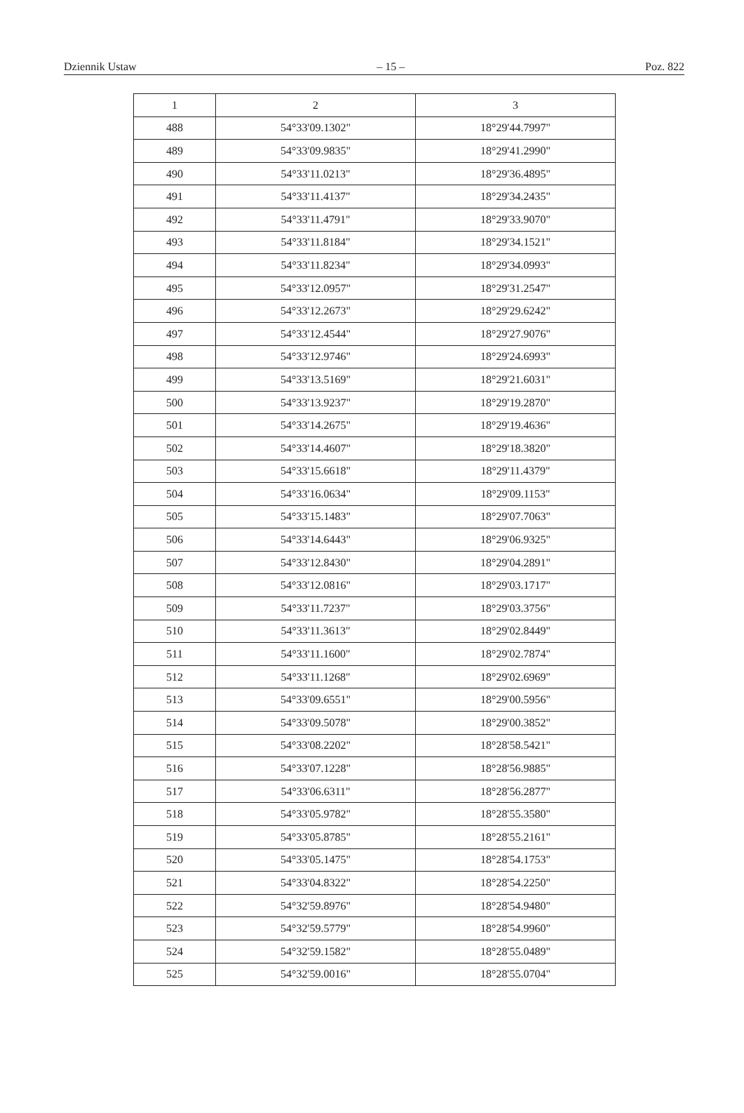Dziennik Ustaw – 15 – Poz. 822
| 1 | 2 | 3 |
| --- | --- | --- |
| 488 | 54°33'09.1302" | 18°29'44.7997" |
| 489 | 54°33'09.9835" | 18°29'41.2990" |
| 490 | 54°33'11.0213" | 18°29'36.4895" |
| 491 | 54°33'11.4137" | 18°29'34.2435" |
| 492 | 54°33'11.4791" | 18°29'33.9070" |
| 493 | 54°33'11.8184" | 18°29'34.1521" |
| 494 | 54°33'11.8234" | 18°29'34.0993" |
| 495 | 54°33'12.0957" | 18°29'31.2547" |
| 496 | 54°33'12.2673" | 18°29'29.6242" |
| 497 | 54°33'12.4544" | 18°29'27.9076" |
| 498 | 54°33'12.9746" | 18°29'24.6993" |
| 499 | 54°33'13.5169" | 18°29'21.6031" |
| 500 | 54°33'13.9237" | 18°29'19.2870" |
| 501 | 54°33'14.2675" | 18°29'19.4636" |
| 502 | 54°33'14.4607" | 18°29'18.3820" |
| 503 | 54°33'15.6618" | 18°29'11.4379" |
| 504 | 54°33'16.0634" | 18°29'09.1153" |
| 505 | 54°33'15.1483" | 18°29'07.7063" |
| 506 | 54°33'14.6443" | 18°29'06.9325" |
| 507 | 54°33'12.8430" | 18°29'04.2891" |
| 508 | 54°33'12.0816" | 18°29'03.1717" |
| 509 | 54°33'11.7237" | 18°29'03.3756" |
| 510 | 54°33'11.3613" | 18°29'02.8449" |
| 511 | 54°33'11.1600" | 18°29'02.7874" |
| 512 | 54°33'11.1268" | 18°29'02.6969" |
| 513 | 54°33'09.6551" | 18°29'00.5956" |
| 514 | 54°33'09.5078" | 18°29'00.3852" |
| 515 | 54°33'08.2202" | 18°28'58.5421" |
| 516 | 54°33'07.1228" | 18°28'56.9885" |
| 517 | 54°33'06.6311" | 18°28'56.2877" |
| 518 | 54°33'05.9782" | 18°28'55.3580" |
| 519 | 54°33'05.8785" | 18°28'55.2161" |
| 520 | 54°33'05.1475" | 18°28'54.1753" |
| 521 | 54°33'04.8322" | 18°28'54.2250" |
| 522 | 54°32'59.8976" | 18°28'54.9480" |
| 523 | 54°32'59.5779" | 18°28'54.9960" |
| 524 | 54°32'59.1582" | 18°28'55.0489" |
| 525 | 54°32'59.0016" | 18°28'55.0704" |